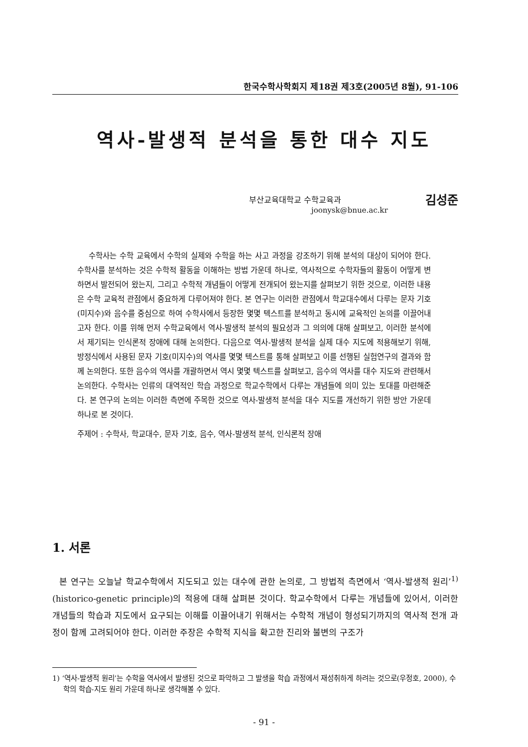한국수학사학회지 제18권 제3호(2005년 8월), 91-106
역사-발생적 분석을 통한 대수 지도
김성준 부산교육대학교 수학교육과
joonysk@bnue.ac.kr
수학사는 수학 교육에서 수학의 실제와 수학을 하는 사고 과정을 강조하기 위해 분석의 대상이 되어야 한다. 수학사를 분석하는 것은 수학적 활동을 이해하는 방법 가운데 하나로, 역사적으로 수학자들의 활동이 어떻게 변하면서 발전되어 왔는지, 그리고 수학적 개념들이 어떻게 전개되어 왔는지를 살펴보기 위한 것으로, 이러한 내용은 수학 교육적 관점에서 중요하게 다루어져야 한다. 본 연구는 이러한 관점에서 학교대수에서 다루는 문자 기호(미지수)와 음수를 중심으로 하여 수학사에서 등장한 몇몇 텍스트를 분석하고 동시에 교육적인 논의를 이끌어내고자 한다. 이를 위해 먼저 수학교육에서 역사-발생적 분석의 필요성과 그 의의에 대해 살펴보고, 이러한 분석에서 제기되는 인식론적 장애에 대해 논의한다. 다음으로 역사-발생적 분석을 실제 대수 지도에 적용해보기 위해, 방정식에서 사용된 문자 기호(미지수)의 역사를 몇몇 텍스트를 통해 살펴보고 이를 선행된 실험연구의 결과와 함께 논의한다. 또한 음수의 역사를 개괄하면서 역시 몇몇 텍스트를 살펴보고, 음수의 역사를 대수 지도와 관련해서 논의한다. 수학사는 인류의 대역적인 학습 과정으로 학교수학에서 다루는 개념들에 의미 있는 토대를 마련해준다. 본 연구의 논의는 이러한 측면에 주목한 것으로 역사-발생적 분석을 대수 지도를 개선하기 위한 방안 가운데 하나로 본 것이다.
주제어 : 수학사, 학교대수, 문자 기호, 음수, 역사-발생적 분석, 인식론적 장애
1. 서론
본 연구는 오늘날 학교수학에서 지도되고 있는 대수에 관한 논의로, 그 방법적 측면에서 ‘역사-발생적 원리’<sup>1)</sup>(historico-genetic principle)의 적용에 대해 살펴본 것이다. 학교수학에서 다루는 개념들에 있어서, 이러한 개념들의 학습과 지도에서 요구되는 이해를 이끌어내기 위해서는 수학적 개념이 형성되기까지의 역사적 전개 과정이 함께 고려되어야 한다. 이러한 주장은 수학적 지식을 확고한 진리와 불변의 구조가
1) ‘역사-발생적 원리’는 수학을 역사에서 발생된 것으로 파악하고 그 발생을 학습 과정에서 재성취하게 하려는 것으로(우정호, 2000), 수학의 학습-지도 원리 가운데 하나로 생각해볼 수 있다.
- 91 -